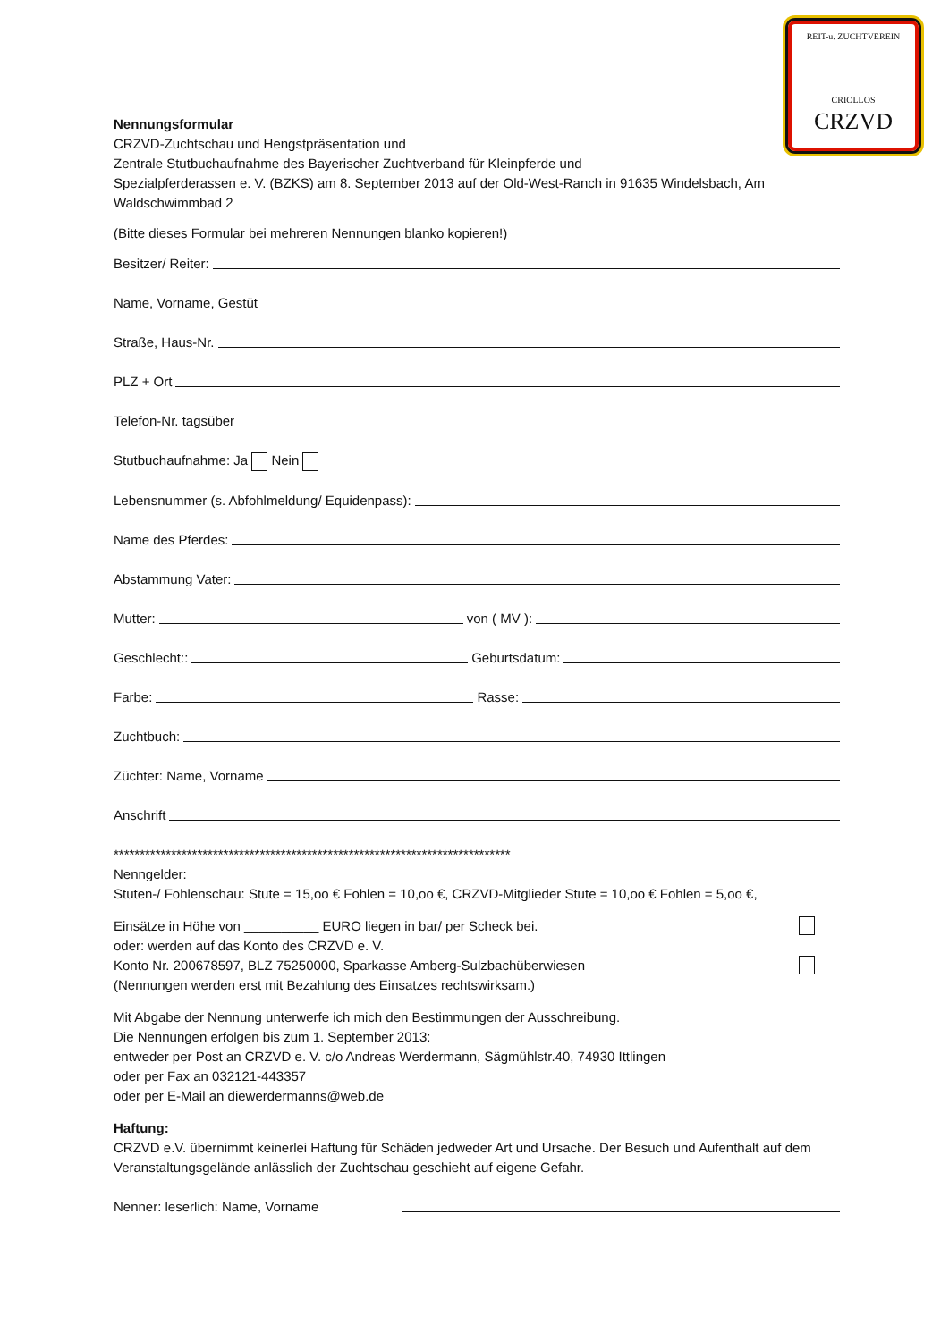REIT-u. ZUCHTVEREIN
CRIOLLOS
CRZVD
Nennungsformular
CRZVD-Zuchtschau und Hengstpräsentation und
Zentrale Stutbuchaufnahme des Bayerischer Zuchtverband für Kleinpferde und
Spezialpferderassen e. V. (BZKS) am 8. September 2013 auf der Old-West-Ranch in 91635 Windelsbach, Am Waldschwimmbad 2
(Bitte dieses Formular bei mehreren Nennungen blanko kopieren!)
Besitzer/ Reiter:
Name, Vorname, Gestüt
Straße, Haus-Nr.
PLZ + Ort
Telefon-Nr. tagsüber
Stutbuchaufnahme: Ja Nein
Lebensnummer (s. Abfohlmeldung/ Equidenpass):
Name des Pferdes:
Abstammung Vater:
Mutter: von ( MV ):
Geschlecht:: Geburtsdatum:
Farbe: Rasse:
Zuchtbuch:
Züchter: Name, Vorname
Anschrift
****************************************************************************
Nenngelder:
Stuten-/ Fohlenschau: Stute = 15,oo € Fohlen = 10,oo €, CRZVD-Mitglieder Stute = 10,oo € Fohlen = 5,oo €,
Einsätze in Höhe von __________ EURO liegen in bar/ per Scheck bei.
oder: werden auf das Konto des CRZVD e. V.
Konto Nr. 200678597, BLZ 75250000, Sparkasse Amberg-Sulzbachüberwiesen
(Nennungen werden erst mit Bezahlung des Einsatzes rechtswirksam.)
Mit Abgabe der Nennung unterwerfe ich mich den Bestimmungen der Ausschreibung.
Die Nennungen erfolgen bis zum 1. September 2013:
entweder per Post an CRZVD e. V. c/o Andreas Werdermann, Sägmühlstr.40, 74930 Ittlingen
oder per Fax an 032121-443357
oder per E-Mail an diewerdermanns@web.de
Haftung:
CRZVD e.V. übernimmt keinerlei Haftung für Schäden jedweder Art und Ursache. Der Besuch und Aufenthalt auf dem Veranstaltungsgelände anlässlich der Zuchtschau geschieht auf eigene Gefahr.
Nenner: leserlich: Name, Vorname